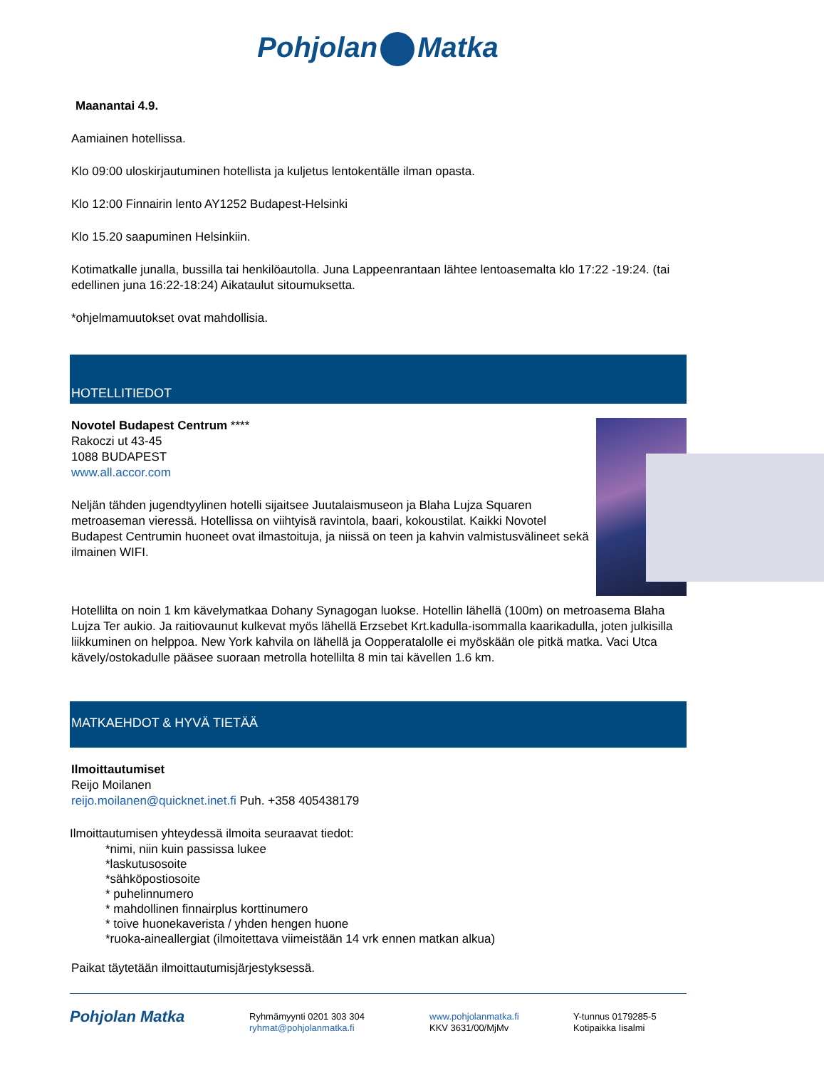Pohjolan Matka
Maanantai 4.9.
Aamiainen hotellissa.
Klo 09:00 uloskirjautuminen hotellista ja kuljetus lentokentälle ilman opasta.
Klo 12:00 Finnairin lento AY1252 Budapest-Helsinki
Klo 15.20 saapuminen Helsinkiin.
Kotimatkalle junalla, bussilla tai henkilöautolla. Juna Lappeenrantaan lähtee lentoasemalta klo 17:22 -19:24. (tai edellinen juna 16:22-18:24) Aikataulut sitoumuksetta.
*ohjelmamuutokset ovat mahdollisia.
HOTELLITIEDOT
Novotel Budapest Centrum ****
Rakoczi ut 43-45
1088 BUDAPEST
www.all.accor.com
Neljän tähden jugendtyylinen hotelli sijaitsee Juutalaismuseon ja Blaha Lujza Squaren metroaseman vieressä. Hotellissa on viihtyisä ravintola, baari, kokoustilat. Kaikki Novotel Budapest Centrumin huoneet ovat ilmastoituja, ja niissä on teen ja kahvin valmistusvälineet sekä ilmainen WIFI.
Hotellilta on noin 1 km kävelymatkaa Dohany Synagogan luokse. Hotellin lähellä (100m) on metroasema Blaha Lujza Ter aukio. Ja raitiovaunut kulkevat myös lähellä Erzsebet Krt.kadulla-isommalla kaarikadulla, joten julkisilla liikkuminen on helppoa. New York kahvila on lähellä ja Oopperatalolle ei myöskään ole pitkä matka. Vaci Utca kävely/ostokadulle pääsee suoraan metrolla hotellilta 8 min tai kävellen 1.6 km.
MATKAEHDOT & HYVÄ TIETÄÄ
Ilmoittautumiset
Reijo Moilanen
reijo.moilanen@quicknet.inet.fi Puh. +358 405438179
Ilmoittautumisen yhteydessä ilmoita seuraavat tiedot:
*nimi, niin kuin passissa lukee
*laskutusosoite
*sähköpostiosoite
* puhelinnumero
* mahdollinen finnairplus korttinumero
* toive huonekaverista / yhden hengen huone
*ruoka-aineallergiat (ilmoitettava viimeistään 14 vrk ennen matkan alkua)
Paikat täytetään ilmoittautumisjärjestyksessä.
Pohjolan Matka
Ryhmämyynti 0201 303 304
ryhmat@pohjolanmatka.fi
www.pohjolanmatka.fi
KKV 3631/00/MjMv
Y-tunnus 0179285-5
Kotipaikka Iisalmi